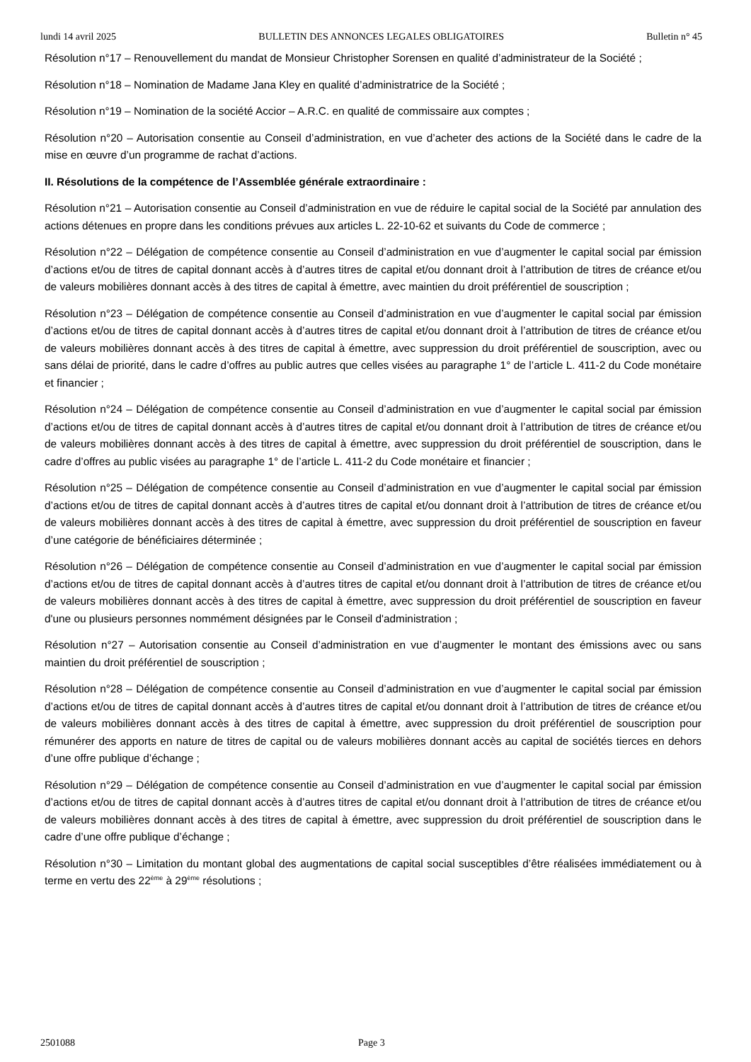lundi 14 avril 2025 BULLETIN DES ANNONCES LEGALES OBLIGATOIRES Bulletin n° 45
Résolution n°17 – Renouvellement du mandat de Monsieur Christopher Sorensen en qualité d’administrateur de la Société ;
Résolution n°18 – Nomination de Madame Jana Kley en qualité d’administratrice de la Société ;
Résolution n°19 – Nomination de la société Accior – A.R.C. en qualité de commissaire aux comptes ;
Résolution n°20 – Autorisation consentie au Conseil d’administration, en vue d’acheter des actions de la Société dans le cadre de la mise en œuvre d’un programme de rachat d’actions.
II. Résolutions de la compétence de l’Assemblée générale extraordinaire :
Résolution n°21 – Autorisation consentie au Conseil d’administration en vue de réduire le capital social de la Société par annulation des actions détenues en propre dans les conditions prévues aux articles L. 22-10-62 et suivants du Code de commerce ;
Résolution n°22 – Délégation de compétence consentie au Conseil d’administration en vue d’augmenter le capital social par émission d’actions et/ou de titres de capital donnant accès à d’autres titres de capital et/ou donnant droit à l’attribution de titres de créance et/ou de valeurs mobilières donnant accès à des titres de capital à émettre, avec maintien du droit préférentiel de souscription ;
Résolution n°23 – Délégation de compétence consentie au Conseil d’administration en vue d’augmenter le capital social par émission d’actions et/ou de titres de capital donnant accès à d’autres titres de capital et/ou donnant droit à l’attribution de titres de créance et/ou de valeurs mobilières donnant accès à des titres de capital à émettre, avec suppression du droit préférentiel de souscription, avec ou sans délai de priorité, dans le cadre d’offres au public autres que celles visées au paragraphe 1° de l’article L. 411-2 du Code monétaire et financier ;
Résolution n°24 – Délégation de compétence consentie au Conseil d’administration en vue d’augmenter le capital social par émission d’actions et/ou de titres de capital donnant accès à d’autres titres de capital et/ou donnant droit à l’attribution de titres de créance et/ou de valeurs mobilières donnant accès à des titres de capital à émettre, avec suppression du droit préférentiel de souscription, dans le cadre d’offres au public visées au paragraphe 1° de l’article L. 411-2 du Code monétaire et financier ;
Résolution n°25 – Délégation de compétence consentie au Conseil d’administration en vue d’augmenter le capital social par émission d’actions et/ou de titres de capital donnant accès à d’autres titres de capital et/ou donnant droit à l’attribution de titres de créance et/ou de valeurs mobilières donnant accès à des titres de capital à émettre, avec suppression du droit préférentiel de souscription en faveur d’une catégorie de bénéficiaires déterminée ;
Résolution n°26 – Délégation de compétence consentie au Conseil d’administration en vue d’augmenter le capital social par émission d’actions et/ou de titres de capital donnant accès à d’autres titres de capital et/ou donnant droit à l’attribution de titres de créance et/ou de valeurs mobilières donnant accès à des titres de capital à émettre, avec suppression du droit préférentiel de souscription en faveur d'une ou plusieurs personnes nommément désignées par le Conseil d'administration ;
Résolution n°27 – Autorisation consentie au Conseil d’administration en vue d’augmenter le montant des émissions avec ou sans maintien du droit préférentiel de souscription ;
Résolution n°28 – Délégation de compétence consentie au Conseil d’administration en vue d’augmenter le capital social par émission d’actions et/ou de titres de capital donnant accès à d’autres titres de capital et/ou donnant droit à l’attribution de titres de créance et/ou de valeurs mobilières donnant accès à des titres de capital à émettre, avec suppression du droit préférentiel de souscription pour rémunérer des apports en nature de titres de capital ou de valeurs mobilières donnant accès au capital de sociétés tierces en dehors d’une offre publique d’échange ;
Résolution n°29 – Délégation de compétence consentie au Conseil d’administration en vue d’augmenter le capital social par émission d’actions et/ou de titres de capital donnant accès à d’autres titres de capital et/ou donnant droit à l’attribution de titres de créance et/ou de valeurs mobilières donnant accès à des titres de capital à émettre, avec suppression du droit préférentiel de souscription dans le cadre d’une offre publique d’échange ;
Résolution n°30 – Limitation du montant global des augmentations de capital social susceptibles d’être réalisées immédiatement ou à terme en vertu des 22<sup>ème</sup> à 29<sup>ème</sup> résolutions ;
2501088 Page 3